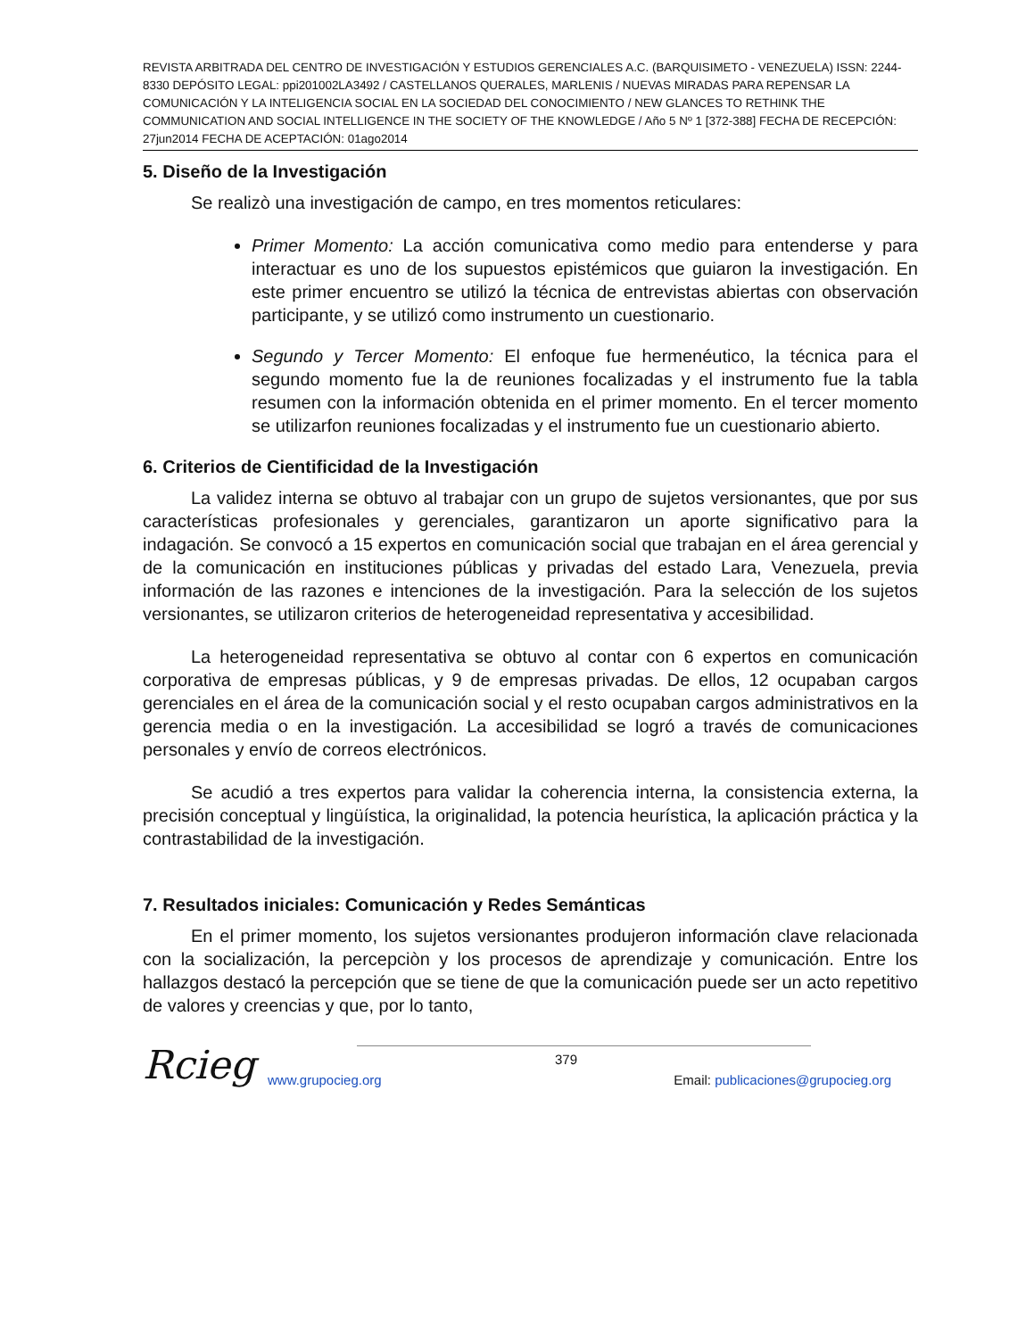REVISTA ARBITRADA DEL CENTRO DE INVESTIGACIÓN Y ESTUDIOS GERENCIALES A.C. (BARQUISIMETO - VENEZUELA) ISSN: 2244-8330 DEPÓSITO LEGAL: ppi201002LA3492 / CASTELLANOS QUERALES, MARLENIS / NUEVAS MIRADAS PARA REPENSAR LA COMUNICACIÓN Y LA INTELIGENCIA SOCIAL EN LA SOCIEDAD DEL CONOCIMIENTO / NEW GLANCES TO RETHINK THE COMMUNICATION AND SOCIAL INTELLIGENCE IN THE SOCIETY OF THE KNOWLEDGE / Año 5 Nº 1 [372-388] FECHA DE RECEPCIÓN: 27jun2014 FECHA DE ACEPTACIÓN: 01ago2014
5. Diseño de la Investigación
Se realizò una investigación de campo, en tres momentos reticulares:
Primer Momento: La acción comunicativa como medio para entenderse y para interactuar es uno de los supuestos epistémicos que guiaron la investigación. En este primer encuentro se utilizó la técnica de entrevistas abiertas con observación participante, y se utilizó como instrumento un cuestionario.
Segundo y Tercer Momento: El enfoque fue hermenéutico, la técnica para el segundo momento fue la de reuniones focalizadas y el instrumento fue la tabla resumen con la información obtenida en el primer momento. En el tercer momento se utilizarfon reuniones focalizadas y el instrumento fue un cuestionario abierto.
6. Criterios de Cientificidad de la Investigación
La validez interna se obtuvo al trabajar con un grupo de sujetos versionantes, que por sus características profesionales y gerenciales, garantizaron un aporte significativo para la indagación. Se convocó a 15 expertos en comunicación social que trabajan en el área gerencial y de la comunicación en instituciones públicas y privadas del estado Lara, Venezuela, previa información de las razones e intenciones de la investigación. Para la selección de los sujetos versionantes, se utilizaron criterios de heterogeneidad representativa y accesibilidad.
La heterogeneidad representativa se obtuvo al contar con 6 expertos en comunicación corporativa de empresas públicas, y 9 de empresas privadas. De ellos, 12 ocupaban cargos gerenciales en el área de la comunicación social y el resto ocupaban cargos administrativos en la gerencia media o en la investigación. La accesibilidad se logró a través de comunicaciones personales y envío de correos electrónicos.
Se acudió a tres expertos para validar la coherencia interna, la consistencia externa, la precisión conceptual y lingüística, la originalidad, la potencia heurística, la aplicación práctica y la contrastabilidad de la investigación.
7. Resultados iniciales: Comunicación y Redes Semánticas
En el primer momento, los sujetos versionantes produjeron información clave relacionada con la socialización, la percepciòn y los procesos de aprendizaje y comunicación. Entre los hallazgos destacó la percepción que se tiene de que la comunicación puede ser un acto repetitivo de valores y creencias y que, por lo tanto,
Rcieg
379
www.grupocieg.org Email: publicaciones@grupocieg.org